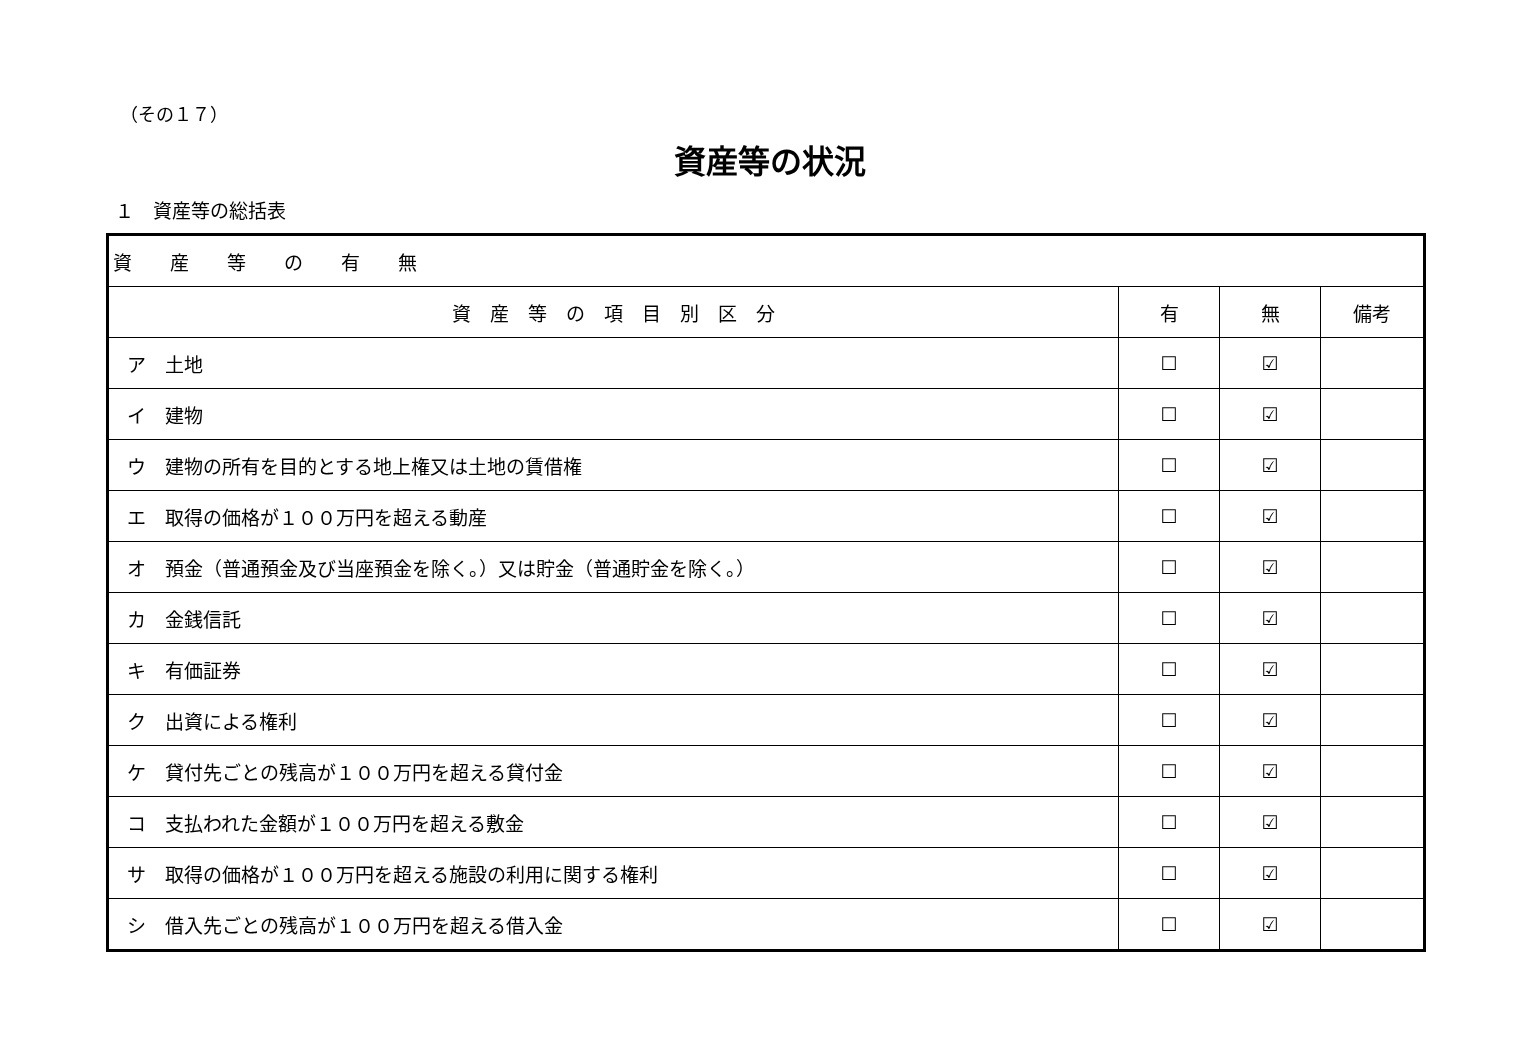（その１７）
資産等の状況
１　資産等の総括表
| 資 産 等 の 有 無 | | | |
| --- | --- | --- | --- |
| 資 産 等 の 項 目 別 区 分 | 有 | 無 | 備考 |
| ア 土地 | ☐ | ☑ | |
| イ 建物 | ☐ | ☑ | |
| ウ 建物の所有を目的とする地上権又は土地の賃借権 | ☐ | ☑ | |
| エ 取得の価格が１００万円を超える動産 | ☐ | ☑ | |
| オ 預金（普通預金及び当座預金を除く。）又は貯金（普通貯金を除く。） | ☐ | ☑ | |
| カ 金銭信託 | ☐ | ☑ | |
| キ 有価証券 | ☐ | ☑ | |
| ク 出資による権利 | ☐ | ☑ | |
| ケ 貸付先ごとの残高が１００万円を超える貸付金 | ☐ | ☑ | |
| コ 支払われた金額が１００万円を超える敷金 | ☐ | ☑ | |
| サ 取得の価格が１００万円を超える施設の利用に関する権利 | ☐ | ☑ | |
| シ 借入先ごとの残高が１００万円を超える借入金 | ☐ | ☑ | |